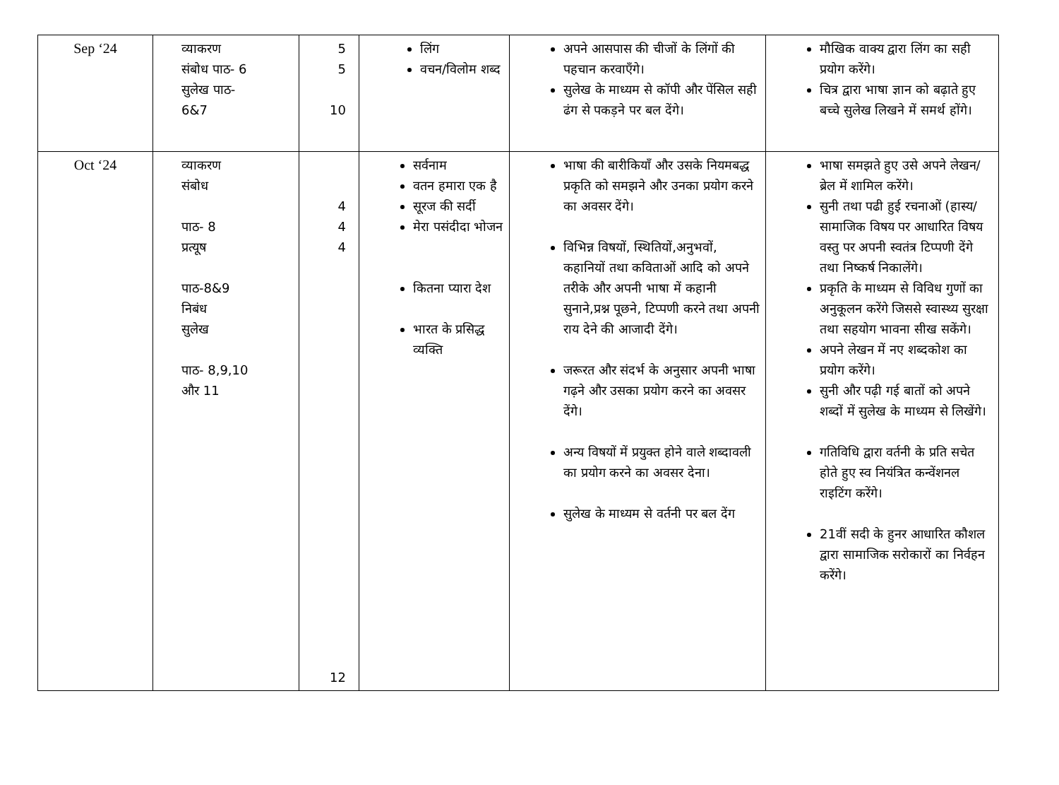| Sep ‘24 | व्याकरण संबोध पाठ- 6 सुलेख पाठ- 6&7 | 5 5 10 | लिंग वचन/विलोम शब्द | अपने आसपास की चीजों के लिंगों की पहचान करवाएँगे। सुलेख के माध्यम से कॉपी और पेंसिल सही ढंग से पकड़ने पर बल देंगे। | मौखिक वाक्य द्वारा लिंग का सही प्रयोग करेंगे। चित्र द्वारा भाषा ज्ञान को बढ़ाते हुए बच्चे सुलेख लिखने में समर्थ होंगे। |
| Oct ‘24 | व्याकरण संबोध पाठ- 8 प्रत्यूष पाठ-8&9 निबंध सुलेख पाठ- 8,9,10 और 11 | 4 4 4 12 | सर्वनाम वतन हमारा एक है सूरज की सर्दी मेरा पसंदीदा भोजन कितना प्यारा देश भारत के प्रसिद्ध व्यक्ति | भाषा की बारीकियाँ और उसके नियमबद्ध प्रकृति को समझने और उनका प्रयोग करने का अवसर देंगे। विभिन्न विषयों, स्थितियों,अनुभवों, कहानियों तथा कविताओं आदि को अपने तरीके और अपनी भाषा में कहानी सुनाने,प्रश्न पूछने, टिप्पणी करने तथा अपनी राय देने की आजादी देंगे। जरूरत और संदर्भ के अनुसार अपनी भाषा गढ़ने और उसका प्रयोग करने का अवसर देंगे। अन्य विषयों में प्रयुक्त होने वाले शब्दावली का प्रयोग करने का अवसर देना। सुलेख के माध्यम से वर्तनी पर बल देंग | भाषा समझते हुए उसे अपने लेखन/ ब्रेल में शामिल करेंगे। सुनी तथा पढी हुई रचनाओं (हास्य/ सामाजिक विषय पर आधारित विषय वस्तु पर अपनी स्वतंत्र टिप्पणी देंगे तथा निष्कर्ष निकालेंगे। प्रकृति के माध्यम से विविध गुणों का अनुकूलन करेंगे जिससे स्वास्थ्य सुरक्षा तथा सहयोग भावना सीख सकेंगे। अपने लेखन में नए शब्दकोश का प्रयोग करेंगे। सुनी और पढ़ी गई बातों को अपने शब्दों में सुलेख के माध्यम से लिखेंगे। गतिविधि द्वारा वर्तनी के प्रति सचेत होते हुए स्व नियंत्रित कन्वेंशनल राइटिंग करेंगे। 21वीं सदी के हुनर आधारित कौशल द्वारा सामाजिक सरोकारों का निर्वहन करेंगे। |